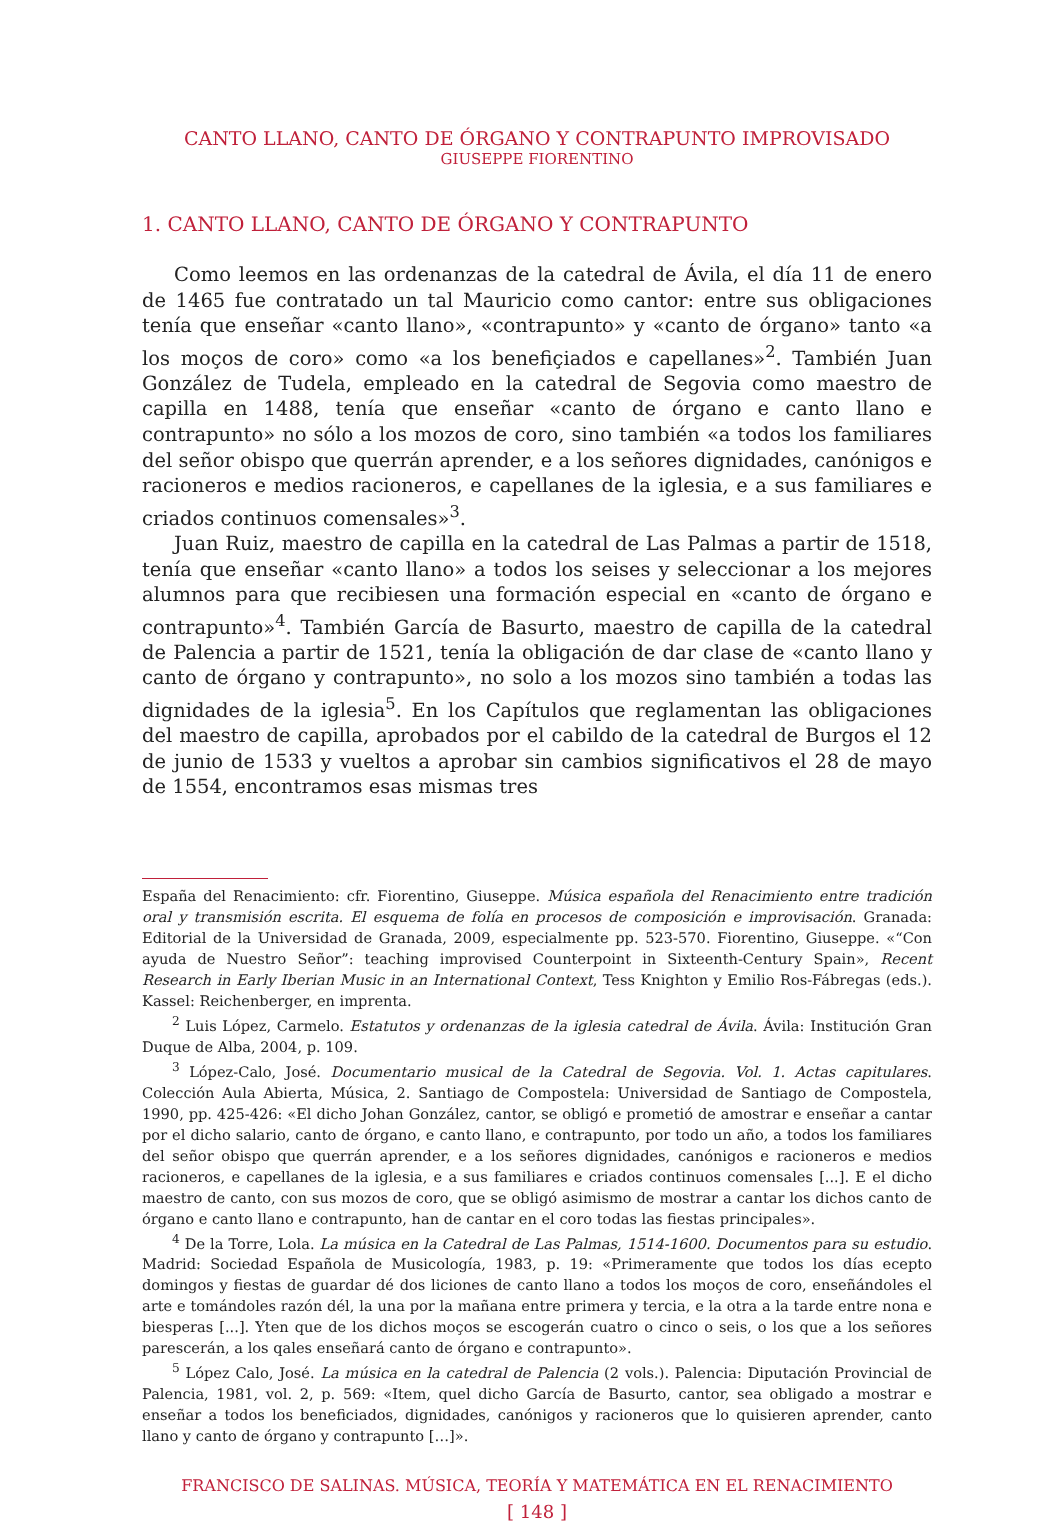CANTO LLANO, CANTO DE ÓRGANO Y CONTRAPUNTO IMPROVISADO
GIUSEPPE FIORENTINO
1. CANTO LLANO, CANTO DE ÓRGANO Y CONTRAPUNTO
Como leemos en las ordenanzas de la catedral de Ávila, el día 11 de enero de 1465 fue contratado un tal Mauricio como cantor: entre sus obligaciones tenía que enseñar «canto llano», «contrapunto» y «canto de órgano» tanto «a los moços de coro» como «a los benefiçiados e capellanes»<sup>2</sup>. También Juan González de Tudela, empleado en la catedral de Segovia como maestro de capilla en 1488, tenía que enseñar «canto de órgano e canto llano e contrapunto» no sólo a los mozos de coro, sino también «a todos los familiares del señor obispo que querrán aprender, e a los señores dignidades, canónigos e racioneros e medios racioneros, e capellanes de la iglesia, e a sus familiares e criados continuos comensales»<sup>3</sup>.
Juan Ruiz, maestro de capilla en la catedral de Las Palmas a partir de 1518, tenía que enseñar «canto llano» a todos los seises y seleccionar a los mejores alumnos para que recibiesen una formación especial en «canto de órgano e contrapunto»<sup>4</sup>. También García de Basurto, maestro de capilla de la catedral de Palencia a partir de 1521, tenía la obligación de dar clase de «canto llano y canto de órgano y contrapunto», no solo a los mozos sino también a todas las dignidades de la iglesia<sup>5</sup>. En los Capítulos que reglamentan las obligaciones del maestro de capilla, aprobados por el cabildo de la catedral de Burgos el 12 de junio de 1533 y vueltos a aprobar sin cambios significativos el 28 de mayo de 1554, encontramos esas mismas tres
España del Renacimiento: cfr. Fiorentino, Giuseppe. Música española del Renacimiento entre tradición oral y transmisión escrita. El esquema de folía en procesos de composición e improvisación. Granada: Editorial de la Universidad de Granada, 2009, especialmente pp. 523-570. Fiorentino, Giuseppe. «“Con ayuda de Nuestro Señor”: teaching improvised Counterpoint in Sixteenth-Century Spain», Recent Research in Early Iberian Music in an International Context, Tess Knighton y Emilio Ros-Fábregas (eds.). Kassel: Reichenberger, en imprenta.
<sup>2</sup> Luis López, Carmelo. Estatutos y ordenanzas de la iglesia catedral de Ávila. Ávila: Institución Gran Duque de Alba, 2004, p. 109.
<sup>3</sup> López-Calo, José. Documentario musical de la Catedral de Segovia. Vol. 1. Actas capitulares. Colección Aula Abierta, Música, 2. Santiago de Compostela: Universidad de Santiago de Compostela, 1990, pp. 425-426: «El dicho Johan González, cantor, se obligó e prometió de amostrar e enseñar a cantar por el dicho salario, canto de órgano, e canto llano, e contrapunto, por todo un año, a todos los familiares del señor obispo que querrán aprender, e a los señores dignidades, canónigos e racioneros e medios racioneros, e capellanes de la iglesia, e a sus familiares e criados continuos comensales [...]. E el dicho maestro de canto, con sus mozos de coro, que se obligó asimismo de mostrar a cantar los dichos canto de órgano e canto llano e contrapunto, han de cantar en el coro todas las fiestas principales».
<sup>4</sup> De la Torre, Lola. La música en la Catedral de Las Palmas, 1514-1600. Documentos para su estudio. Madrid: Sociedad Española de Musicología, 1983, p. 19: «Primeramente que todos los días ecepto domingos y fiestas de guardar dé dos liciones de canto llano a todos los moços de coro, enseñándoles el arte e tomándoles razón dél, la una por la mañana entre primera y tercia, e la otra a la tarde entre nona e biesperas [...]. Yten que de los dichos moços se escogerán cuatro o cinco o seis, o los que a los señores parescerán, a los qales enseñará canto de órgano e contrapunto».
<sup>5</sup> López Calo, José. La música en la catedral de Palencia (2 vols.). Palencia: Diputación Provincial de Palencia, 1981, vol. 2, p. 569: «Item, quel dicho García de Basurto, cantor, sea obligado a mostrar e enseñar a todos los beneficiados, dignidades, canónigos y racioneros que lo quisieren aprender, canto llano y canto de órgano y contrapunto […]».
FRANCISCO DE SALINAS. MÚSICA, TEORÍA Y MATEMÁTICA EN EL RENACIMIENTO
[ 148 ]